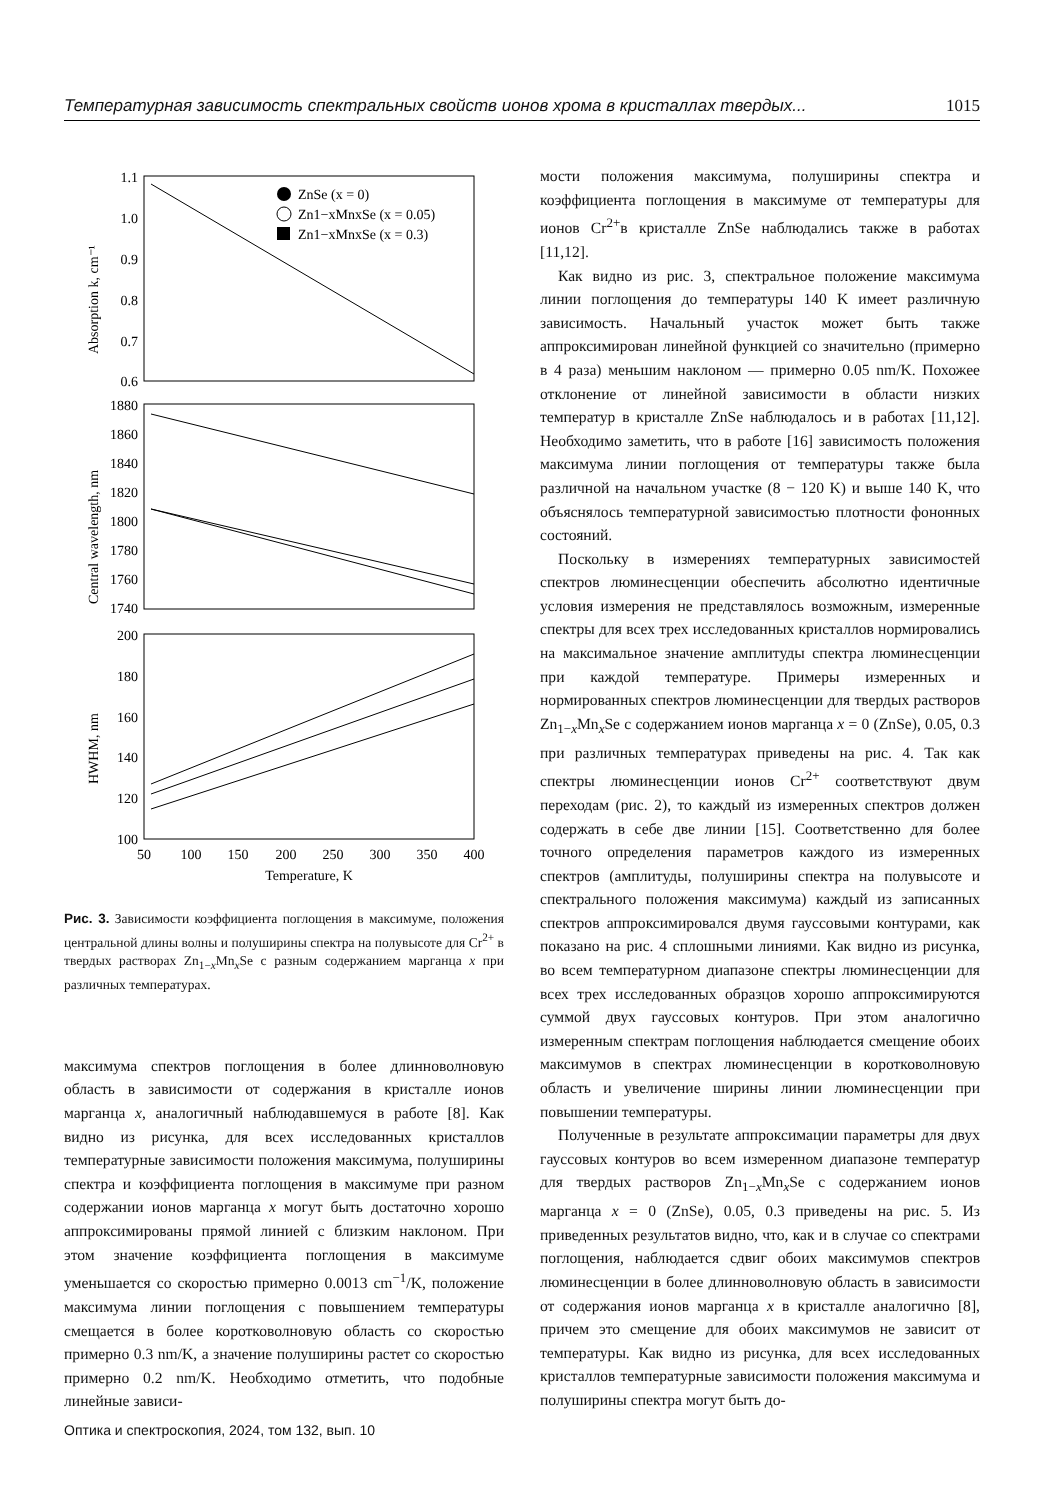Температурная зависимость спектральных свойств ионов хрома в кристаллах твердых... 1015
1.1
1.0
0.9
0.8
0.7
0.6
1880
1860
1840
1820
1800
1780
1760
1740
200
180
160
140
120
100
50
100
150
200
250
300
350
400
Temperature, K
Absorption k, cm⁻¹
Central wavelength, nm
HWHM, nm
ZnSe (x = 0)
Zn1−xMnxSe (x = 0.05)
Zn1−xMnxSe (x = 0.3)
Рис. 3. Зависимости коэффициента поглощения в максимуме, положения центральной длины волны и полуширины спектра на полувысоте для Cr<sup>2+</sup> в твердых растворах Zn<sub>1−x</sub>Mn<sub>x</sub>Se с разным содержанием марганца x при различных температурах.
максимума спектров поглощения в более длинноволновую область в зависимости от содержания в кристалле ионов марганца x, аналогичный наблюдавшемуся в работе [8]. Как видно из рисунка, для всех исследованных кристаллов температурные зависимости положения максимума, полуширины спектра и коэффициента поглощения в максимуме при разном содержании ионов марганца x могут быть достаточно хорошо аппроксимированы прямой линией с близким наклоном. При этом значение коэффициента поглощения в максимуме уменьшается со скоростью примерно 0.0013 cm<sup>−1</sup>/K, положение максимума линии поглощения с повышением температуры смещается в более коротковолновую область со скоростью примерно 0.3 nm/K, а значение полуширины растет со скоростью примерно 0.2 nm/K. Необходимо отметить, что подобные линейные зависи-
мости положения максимума, полуширины спектра и коэффициента поглощения в максимуме от температуры для ионов Cr<sup>2+</sup>в кристалле ZnSe наблюдались также в работах [11,12].
Как видно из рис. 3, спектральное положение максимума линии поглощения до температуры 140 K имеет различную зависимость. Начальный участок может быть также аппроксимирован линейной функцией со значительно (примерно в 4 раза) меньшим наклоном — примерно 0.05 nm/K. Похожее отклонение от линейной зависимости в области низких температур в кристалле ZnSe наблюдалось и в работах [11,12]. Необходимо заметить, что в работе [16] зависимость положения максимума линии поглощения от температуры также была различной на начальном участке (8 − 120 K) и выше 140 K, что объяснялось температурной зависимостью плотности фононных состояний.
Поскольку в измерениях температурных зависимостей спектров люминесценции обеспечить абсолютно идентичные условия измерения не представлялось возможным, измеренные спектры для всех трех исследованных кристаллов нормировались на максимальное значение амплитуды спектра люминесценции при каждой температуре. Примеры измеренных и нормированных спектров люминесценции для твердых растворов Zn<sub>1−x</sub>Mn<sub>x</sub>Se с содержанием ионов марганца x = 0 (ZnSe), 0.05, 0.3 при различных температурах приведены на рис. 4. Так как спектры люминесценции ионов Cr<sup>2+</sup> соответствуют двум переходам (рис. 2), то каждый из измеренных спектров должен содержать в себе две линии [15]. Соответственно для более точного определения параметров каждого из измеренных спектров (амплитуды, полуширины спектра на полувысоте и спектрального положения максимума) каждый из записанных спектров аппроксимировался двумя гауссовыми контурами, как показано на рис. 4 сплошными линиями. Как видно из рисунка, во всем температурном диапазоне спектры люминесценции для всех трех исследованных образцов хорошо аппроксимируются суммой двух гауссовых контуров. При этом аналогично измеренным спектрам поглощения наблюдается смещение обоих максимумов в спектрах люминесценции в коротковолновую область и увеличение ширины линии люминесценции при повышении температуры.
Полученные в результате аппроксимации параметры для двух гауссовых контуров во всем измеренном диапазоне температур для твердых растворов Zn<sub>1−x</sub>Mn<sub>x</sub>Se с содержанием ионов марганца x = 0 (ZnSe), 0.05, 0.3 приведены на рис. 5. Из приведенных результатов видно, что, как и в случае со спектрами поглощения, наблюдается сдвиг обоих максимумов спектров люминесценции в более длинноволновую область в зависимости от содержания ионов марганца x в кристалле аналогично [8], причем это смещение для обоих максимумов не зависит от температуры. Как видно из рисунка, для всех исследованных кристаллов температурные зависимости положения максимума и полуширины спектра могут быть до-
Оптика и спектроскопия, 2024, том 132, вып. 10